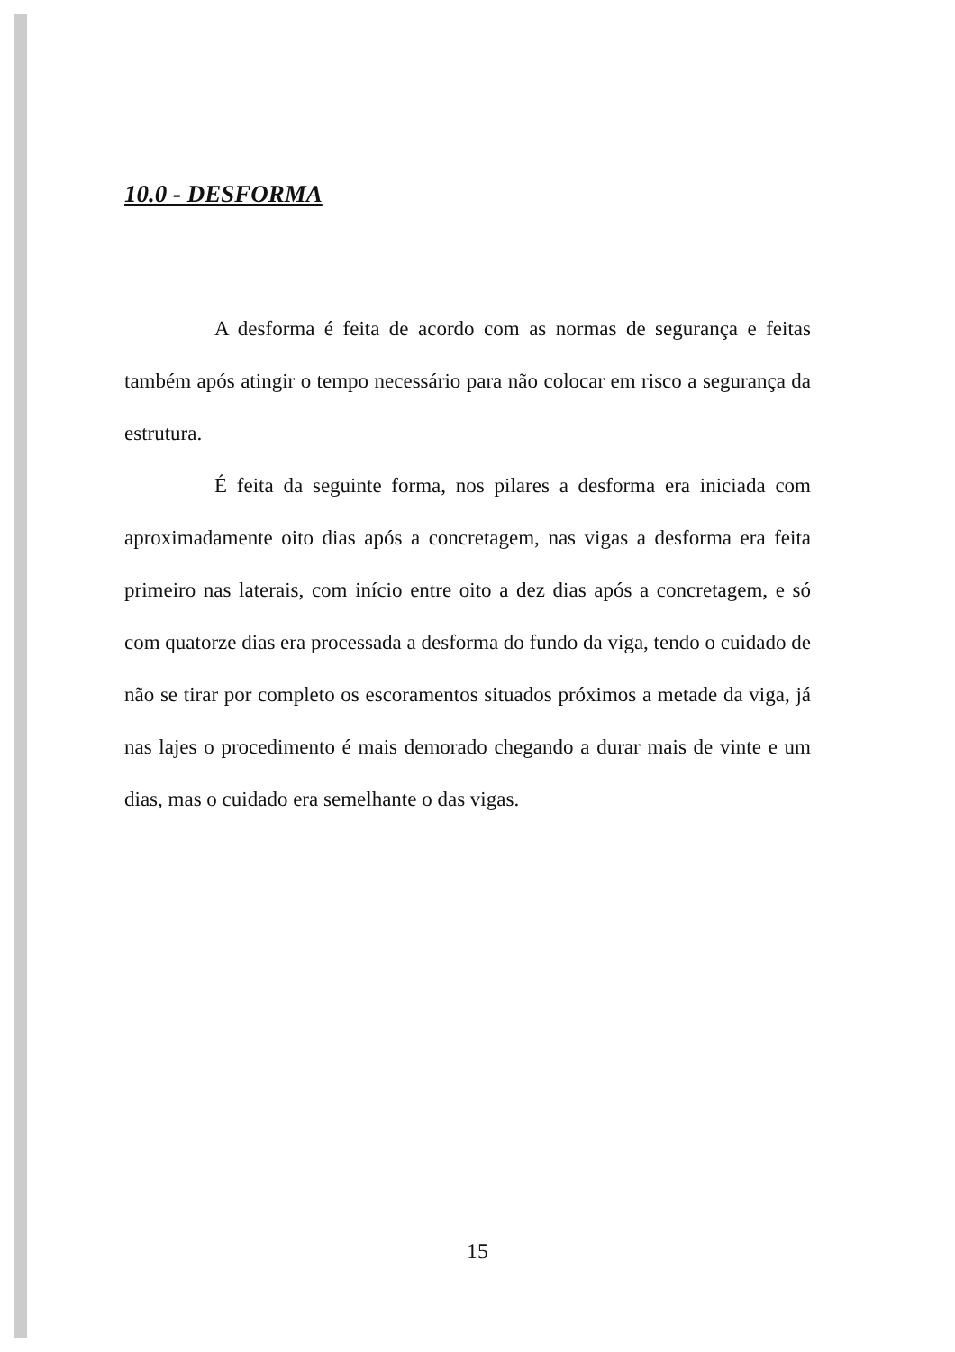10.0 - DESFORMA
A desforma é feita de acordo com as normas de segurança e feitas também após atingir o tempo necessário para não colocar em risco a segurança da estrutura.
É feita da seguinte forma, nos pilares a desforma era iniciada com aproximadamente oito dias após a concretagem, nas vigas a desforma era feita primeiro nas laterais, com início entre oito a dez dias após a concretagem, e só com quatorze dias era processada a desforma do fundo da viga, tendo o cuidado de não se tirar por completo os escoramentos situados próximos a metade da viga, já nas lajes o procedimento é mais demorado chegando a durar mais de vinte e um dias, mas o cuidado era semelhante o das vigas.
15